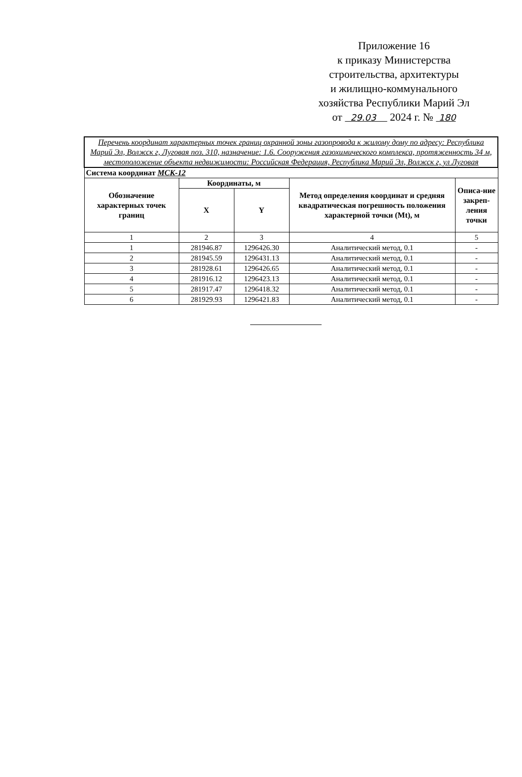Приложение 16
к приказу Министерства
строительства, архитектуры
и жилищно-коммунального
хозяйства Республики Марий Эл
от 29.03 2024 г. № 180
| Перечень координат характерных точек границ охранной зоны газопровода к жилому дому по адресу: Республика Марий Эл, Волжск г, Луговая поз. 310, назначение: 1.6. Сооружения газохимического комплекса, протяженность 34 м, местоположение объекта недвижимости: Российская Федерация, Республика Марий Эл, Волжск г, ул Луговая | | | | |
| Система координат МСК-12 | | | | |
| Обозначение характерных точек границ | Координаты, м | | Метод определения координат и средняя квадратическая погрешность положения характерной точки (Mt), м | Описа-ние закреп-ления точки |
| | X | Y | | |
| 1 | 2 | 3 | 4 | 5 |
| 1 | 281946.87 | 1296426.30 | Аналитический метод, 0.1 | - |
| 2 | 281945.59 | 1296431.13 | Аналитический метод, 0.1 | - |
| 3 | 281928.61 | 1296426.65 | Аналитический метод, 0.1 | - |
| 4 | 281916.12 | 1296423.13 | Аналитический метод, 0.1 | - |
| 5 | 281917.47 | 1296418.32 | Аналитический метод, 0.1 | - |
| 6 | 281929.93 | 1296421.83 | Аналитический метод, 0.1 | - |